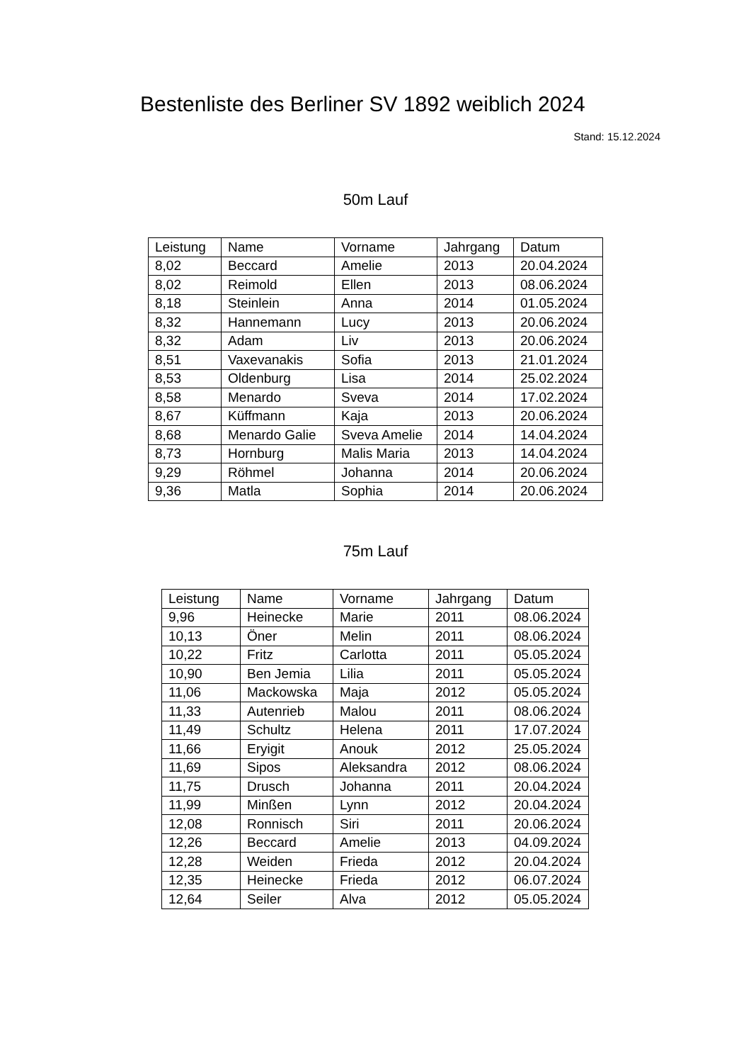Bestenliste des Berliner SV 1892 weiblich 2024
Stand: 15.12.2024
50m Lauf
| Leistung | Name | Vorname | Jahrgang | Datum |
| --- | --- | --- | --- | --- |
| 8,02 | Beccard | Amelie | 2013 | 20.04.2024 |
| 8,02 | Reimold | Ellen | 2013 | 08.06.2024 |
| 8,18 | Steinlein | Anna | 2014 | 01.05.2024 |
| 8,32 | Hannemann | Lucy | 2013 | 20.06.2024 |
| 8,32 | Adam | Liv | 2013 | 20.06.2024 |
| 8,51 | Vaxevanakis | Sofia | 2013 | 21.01.2024 |
| 8,53 | Oldenburg | Lisa | 2014 | 25.02.2024 |
| 8,58 | Menardo | Sveva | 2014 | 17.02.2024 |
| 8,67 | Küffmann | Kaja | 2013 | 20.06.2024 |
| 8,68 | Menardo Galie | Sveva Amelie | 2014 | 14.04.2024 |
| 8,73 | Hornburg | Malis Maria | 2013 | 14.04.2024 |
| 9,29 | Röhmel | Johanna | 2014 | 20.06.2024 |
| 9,36 | Matla | Sophia | 2014 | 20.06.2024 |
75m Lauf
| Leistung | Name | Vorname | Jahrgang | Datum |
| --- | --- | --- | --- | --- |
| 9,96 | Heinecke | Marie | 2011 | 08.06.2024 |
| 10,13 | Öner | Melin | 2011 | 08.06.2024 |
| 10,22 | Fritz | Carlotta | 2011 | 05.05.2024 |
| 10,90 | Ben Jemia | Lilia | 2011 | 05.05.2024 |
| 11,06 | Mackowska | Maja | 2012 | 05.05.2024 |
| 11,33 | Autenrieb | Malou | 2011 | 08.06.2024 |
| 11,49 | Schultz | Helena | 2011 | 17.07.2024 |
| 11,66 | Eryigit | Anouk | 2012 | 25.05.2024 |
| 11,69 | Sipos | Aleksandra | 2012 | 08.06.2024 |
| 11,75 | Drusch | Johanna | 2011 | 20.04.2024 |
| 11,99 | Minßen | Lynn | 2012 | 20.04.2024 |
| 12,08 | Ronnisch | Siri | 2011 | 20.06.2024 |
| 12,26 | Beccard | Amelie | 2013 | 04.09.2024 |
| 12,28 | Weiden | Frieda | 2012 | 20.04.2024 |
| 12,35 | Heinecke | Frieda | 2012 | 06.07.2024 |
| 12,64 | Seiler | Alva | 2012 | 05.05.2024 |